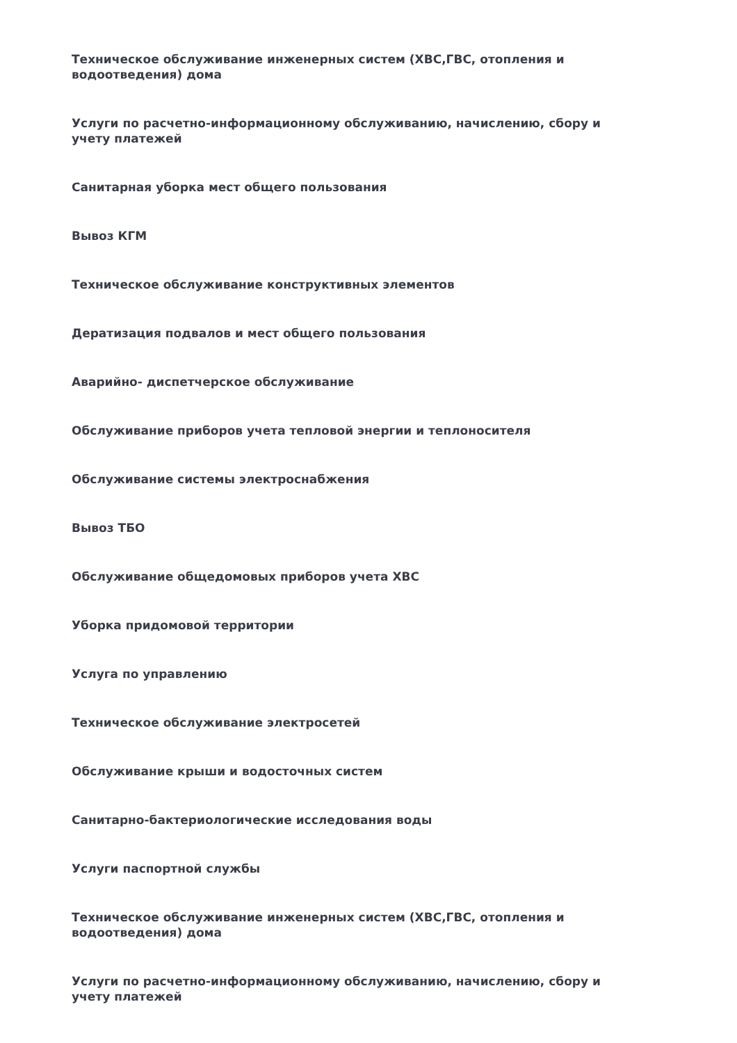Техническое обслуживание инженерных систем (ХВС,ГВС, отопления и водоотведения) дома
Услуги по расчетно-информационному обслуживанию, начислению, сбору и учету платежей
Санитарная уборка мест общего пользования
Вывоз КГМ
Техническое обслуживание конструктивных элементов
Дератизация подвалов и мест общего пользования
Аварийно- диспетчерское обслуживание
Обслуживание приборов учета тепловой энергии и теплоносителя
Обслуживание системы электроснабжения
Вывоз ТБО
Обслуживание общедомовых приборов учета ХВС
Уборка придомовой территории
Услуга по управлению
Техническое обслуживание электросетей
Обслуживание крыши и водосточных систем
Санитарно-бактериологические исследования воды
Услуги паспортной службы
Техническое обслуживание инженерных систем (ХВС,ГВС, отопления и водоотведения) дома
Услуги по расчетно-информационному обслуживанию, начислению, сбору и учету платежей